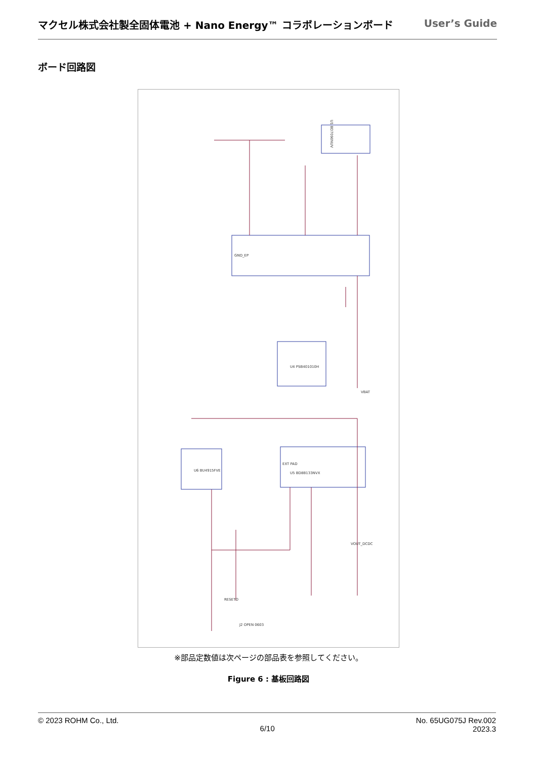マクセル株式会社製全固体電池 + Nano Energy™ コラボレーションボード User’s Guide
ボード回路図
GND_EP
EXT PAD
U1 BD7090NUV
U4 PSB401010H
U6 BU4915FVE
U5 BD8B133NVX
J2 OPEN 0603
VOUT_DCDC
VBAT
RESETO
※部品定数値は次ページの部品表を参照してください。
Figure 6 : 基板回路図
© 2023 ROHM Co., Ltd. 6/10 No. 65UG075J Rev.002
2023.3